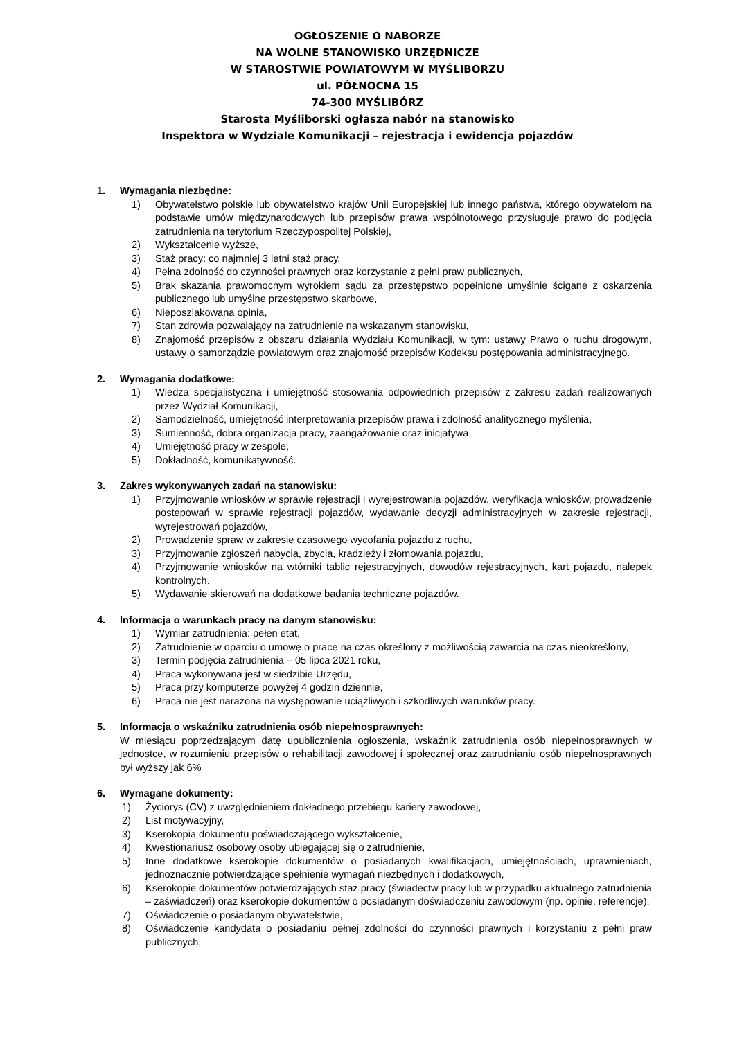OGŁOSZENIE O NABORZE
NA WOLNE STANOWISKO URZĘDNICZE
W STAROSTWIE POWIATOWYM W MYŚLIBORZU
ul. PÓŁNOCNA 15
74-300 MYŚLIBÓRZ
Starosta Myśliborski ogłasza nabór na stanowisko
Inspektora w Wydziale Komunikacji – rejestracja i ewidencja pojazdów
1. Wymagania niezbędne:
1) Obywatelstwo polskie lub obywatelstwo krajów Unii Europejskiej lub innego państwa, którego obywatelom na podstawie umów międzynarodowych lub przepisów prawa wspólnotowego przysługuje prawo do podjęcia zatrudnienia na terytorium Rzeczypospolitej Polskiej,
2) Wykształcenie wyższe,
3) Staż pracy: co najmniej 3 letni staż pracy,
4) Pełna zdolność do czynności prawnych oraz korzystanie z pełni praw publicznych,
5) Brak skazania prawomocnym wyrokiem sądu za przestępstwo popełnione umyślnie ścigane z oskarżenia publicznego lub umyślne przestępstwo skarbowe,
6) Nieposzlakowana opinia,
7) Stan zdrowia pozwalający na zatrudnienie na wskazanym stanowisku,
8) Znajomość przepisów z obszaru działania Wydziału Komunikacji, w tym: ustawy Prawo o ruchu drogowym, ustawy o samorządzie powiatowym oraz znajomość przepisów Kodeksu postępowania administracyjnego.
2. Wymagania dodatkowe:
1) Wiedza specjalistyczna i umiejętność stosowania odpowiednich przepisów z zakresu zadań realizowanych przez Wydział Komunikacji,
2) Samodzielność, umiejętność interpretowania przepisów prawa i zdolność analitycznego myślenia,
3) Sumienność, dobra organizacja pracy, zaangażowanie oraz inicjatywa,
4) Umiejętność pracy w zespole,
5) Dokładność, komunikatywność.
3. Zakres wykonywanych zadań na stanowisku:
1) Przyjmowanie wniosków w sprawie rejestracji i wyrejestrowania pojazdów, weryfikacja wniosków, prowadzenie postepowań w sprawie rejestracji pojazdów, wydawanie decyzji administracyjnych w zakresie rejestracji, wyrejestrowań pojazdów,
2) Prowadzenie spraw w zakresie czasowego wycofania pojazdu z ruchu,
3) Przyjmowanie zgłoszeń nabycia, zbycia, kradzieży i złomowania pojazdu,
4) Przyjmowanie wniosków na wtórniki tablic rejestracyjnych, dowodów rejestracyjnych, kart pojazdu, nalepek kontrolnych.
5) Wydawanie skierowań na dodatkowe badania techniczne pojazdów.
4. Informacja o warunkach pracy na danym stanowisku:
1) Wymiar zatrudnienia: pełen etat,
2) Zatrudnienie w oparciu o umowę o pracę na czas określony z możliwością zawarcia na czas nieokreślony,
3) Termin podjęcia zatrudnienia – 05 lipca 2021 roku,
4) Praca wykonywana jest w siedzibie Urzędu,
5) Praca przy komputerze powyżej 4 godzin dziennie,
6) Praca nie jest narażona na występowanie uciążliwych i szkodliwych warunków pracy.
5. Informacja o wskaźniku zatrudnienia osób niepełnosprawnych:
W miesiącu poprzedzającym datę upublicznienia ogłoszenia, wskaźnik zatrudnienia osób niepełnosprawnych w jednostce, w rozumieniu przepisów o rehabilitacji zawodowej i społecznej oraz zatrudnianiu osób niepełnosprawnych był wyższy jak 6%
6. Wymagane dokumenty:
1) Życiorys (CV) z uwzględnieniem dokładnego przebiegu kariery zawodowej,
2) List motywacyjny,
3) Kserokopia dokumentu poświadczającego wykształcenie,
4) Kwestionariusz osobowy osoby ubiegającej się o zatrudnienie,
5) Inne dodatkowe kserokopie dokumentów o posiadanych kwalifikacjach, umiejętnościach, uprawnieniach, jednoznacznie potwierdzające spełnienie wymagań niezbędnych i dodatkowych,
6) Kserokopie dokumentów potwierdzających staż pracy (świadectw pracy lub w przypadku aktualnego zatrudnienia – zaświadczeń) oraz kserokopie dokumentów o posiadanym doświadczeniu zawodowym (np. opinie, referencje),
7) Oświadczenie o posiadanym obywatelstwie,
8) Oświadczenie kandydata o posiadaniu pełnej zdolności do czynności prawnych i korzystaniu z pełni praw publicznych,